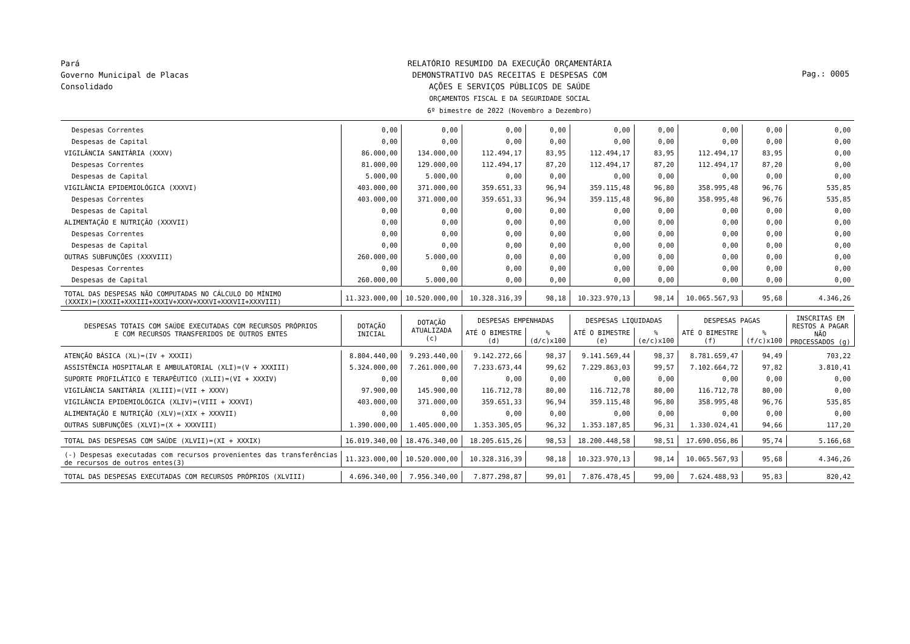Pará
Governo Municipal de Placas
Consolidado
RELATÓRIO RESUMIDO DA EXECUÇÃO ORÇAMENTÁRIA
DEMONSTRATIVO DAS RECEITAS E DESPESAS COM
AÇÕES E SERVIÇOS PÚBLICOS DE SAÚDE
ORÇAMENTOS FISCAL E DA SEGURIDADE SOCIAL
6º bimestre de 2022 (Novembro a Dezembro)
Pag.: 0005
| Despesas Correntes | 0,00 | 0,00 | 0,00 | 0,00 | 0,00 | 0,00 | 0,00 | 0,00 | 0,00 |
| Despesas de Capital | 0,00 | 0,00 | 0,00 | 0,00 | 0,00 | 0,00 | 0,00 | 0,00 | 0,00 |
| VIGILÂNCIA SANITÁRIA (XXXV) | 86.000,00 | 134.000,00 | 112.494,17 | 83,95 | 112.494,17 | 83,95 | 112.494,17 | 83,95 | 0,00 |
| Despesas Correntes | 81.000,00 | 129.000,00 | 112.494,17 | 87,20 | 112.494,17 | 87,20 | 112.494,17 | 87,20 | 0,00 |
| Despesas de Capital | 5.000,00 | 5.000,00 | 0,00 | 0,00 | 0,00 | 0,00 | 0,00 | 0,00 | 0,00 |
| VIGILÂNCIA EPIDEMIOLÓGICA (XXXVI) | 403.000,00 | 371.000,00 | 359.651,33 | 96,94 | 359.115,48 | 96,80 | 358.995,48 | 96,76 | 535,85 |
| Despesas Correntes | 403.000,00 | 371.000,00 | 359.651,33 | 96,94 | 359.115,48 | 96,80 | 358.995,48 | 96,76 | 535,85 |
| Despesas de Capital | 0,00 | 0,00 | 0,00 | 0,00 | 0,00 | 0,00 | 0,00 | 0,00 | 0,00 |
| ALIMENTAÇÃO E NUTRIÇÃO (XXXVII) | 0,00 | 0,00 | 0,00 | 0,00 | 0,00 | 0,00 | 0,00 | 0,00 | 0,00 |
| Despesas Correntes | 0,00 | 0,00 | 0,00 | 0,00 | 0,00 | 0,00 | 0,00 | 0,00 | 0,00 |
| Despesas de Capital | 0,00 | 0,00 | 0,00 | 0,00 | 0,00 | 0,00 | 0,00 | 0,00 | 0,00 |
| OUTRAS SUBFUNÇÕES (XXXVIII) | 260.000,00 | 5.000,00 | 0,00 | 0,00 | 0,00 | 0,00 | 0,00 | 0,00 | 0,00 |
| Despesas Correntes | 0,00 | 0,00 | 0,00 | 0,00 | 0,00 | 0,00 | 0,00 | 0,00 | 0,00 |
| Despesas de Capital | 260.000,00 | 5.000,00 | 0,00 | 0,00 | 0,00 | 0,00 | 0,00 | 0,00 | 0,00 |
| TOTAL DAS DESPESAS NÃO COMPUTADAS NO CÁLCULO DO MÍNIMO (XXXIX)=(XXXII+XXXIII+XXXIV+XXXV+XXXVI+XXXVII+XXXVIII) | 11.323.000,00 | 10.520.000,00 | 10.328.316,39 | 98,18 | 10.323.970,13 | 98,14 | 10.065.567,93 | 95,68 | 4.346,26 |
| DESPESAS TOTAIS COM SAÚDE EXECUTADAS COM RECURSOS PRÓPRIOS E COM RECURSOS TRANSFERIDOS DE OUTROS ENTES | DOTAÇÃO INICIAL | DOTAÇÃO ATUALIZADA (c) | DESPESAS EMPENHADAS | | DESPESAS LIQUIDADAS | | DESPESAS PAGAS | | INSCRITAS EM RESTOS A PAGAR NÃO PROCESSADOS (g) |
| | | | ATÉ O BIMESTRE (d) | % (d/c)x100 | ATÉ O BIMESTRE (e) | % (e/c)x100 | ATÉ O BIMESTRE (f) | % (f/c)x100 | |
| ATENÇÃO BÁSICA (XL)=(IV + XXXII) | 8.804.440,00 | 9.293.440,00 | 9.142.272,66 | 98,37 | 9.141.569,44 | 98,37 | 8.781.659,47 | 94,49 | 703,22 |
| ASSISTÊNCIA HOSPITALAR E AMBULATORIAL (XLI)=(V + XXXIII) | 5.324.000,00 | 7.261.000,00 | 7.233.673,44 | 99,62 | 7.229.863,03 | 99,57 | 7.102.664,72 | 97,82 | 3.810,41 |
| SUPORTE PROFILÁTICO E TERAPÊUTICO (XLII)=(VI + XXXIV) | 0,00 | 0,00 | 0,00 | 0,00 | 0,00 | 0,00 | 0,00 | 0,00 | 0,00 |
| VIGILÂNCIA SANITÁRIA (XLIII)=(VII + XXXV) | 97.900,00 | 145.900,00 | 116.712,78 | 80,00 | 116.712,78 | 80,00 | 116.712,78 | 80,00 | 0,00 |
| VIGILÂNCIA EPIDEMIOLÓGICA (XLIV)=(VIII + XXXVI) | 403.000,00 | 371.000,00 | 359.651,33 | 96,94 | 359.115,48 | 96,80 | 358.995,48 | 96,76 | 535,85 |
| ALIMENTAÇÃO E NUTRIÇÃO (XLV)=(XIX + XXXVII) | 0,00 | 0,00 | 0,00 | 0,00 | 0,00 | 0,00 | 0,00 | 0,00 | 0,00 |
| OUTRAS SUBFUNÇÕES (XLVI)=(X + XXXVIII) | 1.390.000,00 | 1.405.000,00 | 1.353.305,05 | 96,32 | 1.353.187,85 | 96,31 | 1.330.024,41 | 94,66 | 117,20 |
| TOTAL DAS DESPESAS COM SAÚDE (XLVII)=(XI + XXXIX) | 16.019.340,00 | 18.476.340,00 | 18.205.615,26 | 98,53 | 18.200.448,58 | 98,51 | 17.690.056,86 | 95,74 | 5.166,68 |
| (-) Despesas executadas com recursos provenientes das transferências de recursos de outros entes(3) | 11.323.000,00 | 10.520.000,00 | 10.328.316,39 | 98,18 | 10.323.970,13 | 98,14 | 10.065.567,93 | 95,68 | 4.346,26 |
| TOTAL DAS DESPESAS EXECUTADAS COM RECURSOS PRÓPRIOS (XLVIII) | 4.696.340,00 | 7.956.340,00 | 7.877.298,87 | 99,01 | 7.876.478,45 | 99,00 | 7.624.488,93 | 95,83 | 820,42 |